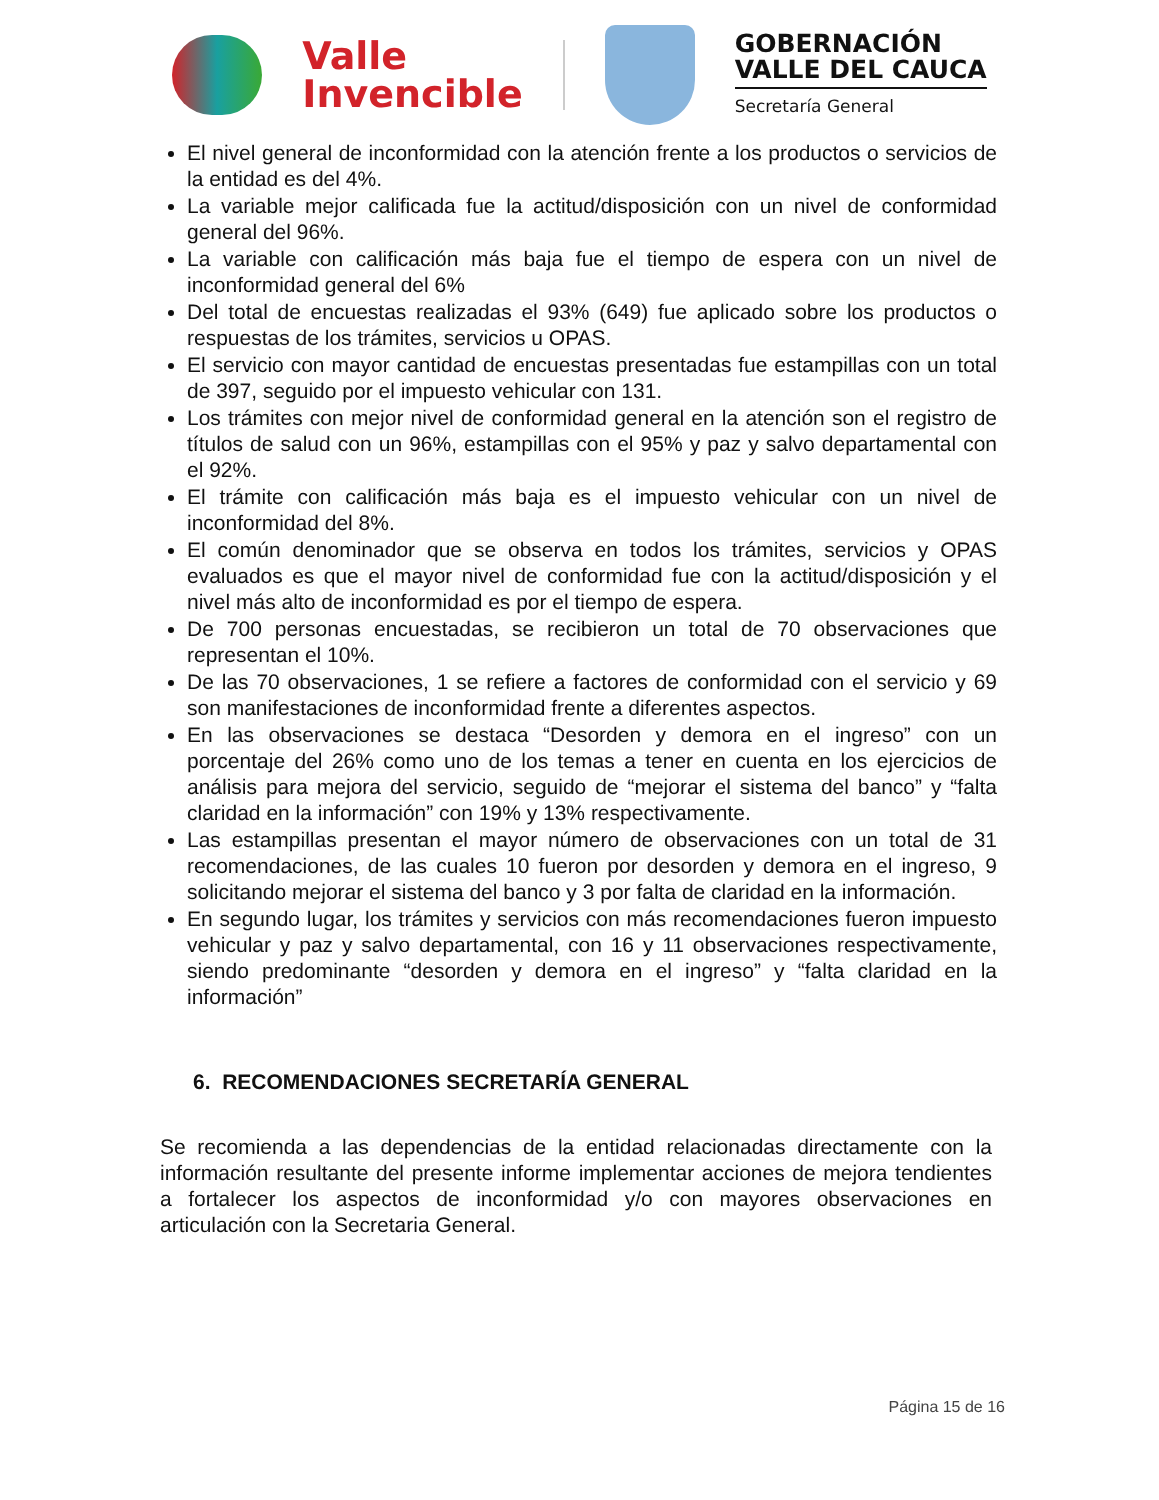Valle
Invencible
GOBERNACIÓN
VALLE DEL CAUCA
Secretaría General
El nivel general de inconformidad con la atención frente a los productos o servicios de la entidad es del 4%.
La variable mejor calificada fue la actitud/disposición con un nivel de conformidad general del 96%.
La variable con calificación más baja fue el tiempo de espera con un nivel de inconformidad general del 6%
Del total de encuestas realizadas el 93% (649) fue aplicado sobre los productos o respuestas de los trámites, servicios u OPAS.
El servicio con mayor cantidad de encuestas presentadas fue estampillas con un total de 397, seguido por el impuesto vehicular con 131.
Los trámites con mejor nivel de conformidad general en la atención son el registro de títulos de salud con un 96%, estampillas con el 95% y paz y salvo departamental con el 92%.
El trámite con calificación más baja es el impuesto vehicular con un nivel de inconformidad del 8%.
El común denominador que se observa en todos los trámites, servicios y OPAS evaluados es que el mayor nivel de conformidad fue con la actitud/disposición y el nivel más alto de inconformidad es por el tiempo de espera.
De 700 personas encuestadas, se recibieron un total de 70 observaciones que representan el 10%.
De las 70 observaciones, 1 se refiere a factores de conformidad con el servicio y 69 son manifestaciones de inconformidad frente a diferentes aspectos.
En las observaciones se destaca “Desorden y demora en el ingreso” con un porcentaje del 26% como uno de los temas a tener en cuenta en los ejercicios de análisis para mejora del servicio, seguido de “mejorar el sistema del banco” y “falta claridad en la información” con 19% y 13% respectivamente.
Las estampillas presentan el mayor número de observaciones con un total de 31 recomendaciones, de las cuales 10 fueron por desorden y demora en el ingreso, 9 solicitando mejorar el sistema del banco y 3 por falta de claridad en la información.
En segundo lugar, los trámites y servicios con más recomendaciones fueron impuesto vehicular y paz y salvo departamental, con 16 y 11 observaciones respectivamente, siendo predominante “desorden y demora en el ingreso” y “falta claridad en la información”
6. RECOMENDACIONES SECRETARÍA GENERAL
Se recomienda a las dependencias de la entidad relacionadas directamente con la información resultante del presente informe implementar acciones de mejora tendientes a fortalecer los aspectos de inconformidad y/o con mayores observaciones en articulación con la Secretaria General.
Página 15 de 16